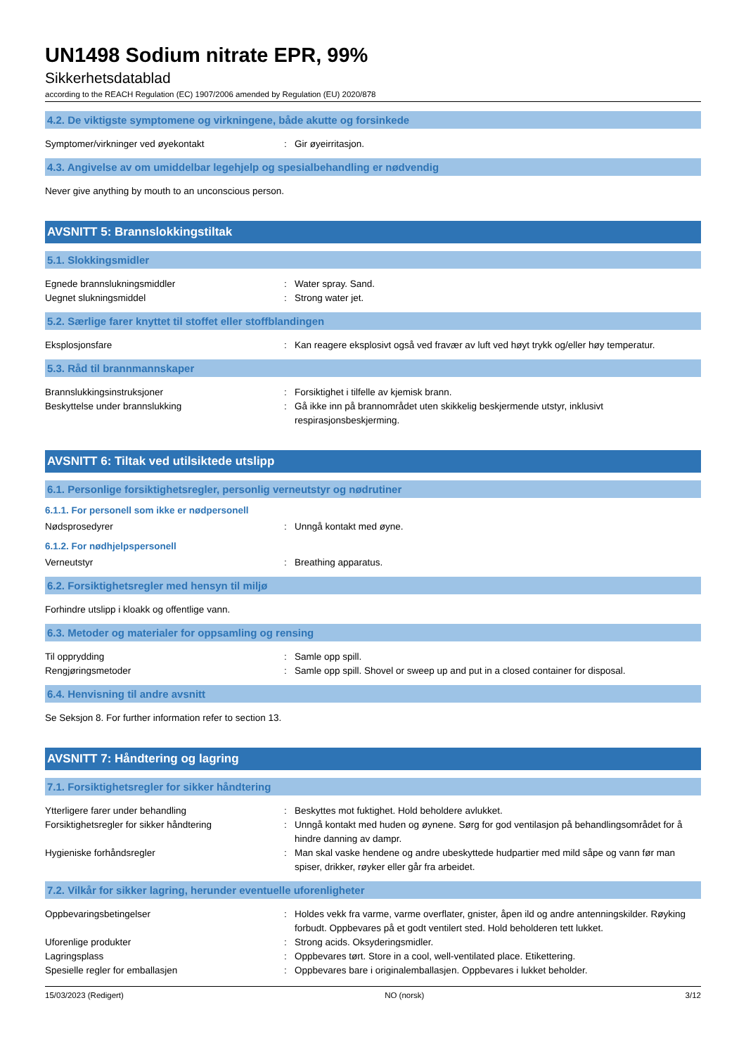UN1498 Sodium nitrate EPR, 99%
Sikkerhetsdatablad
according to the REACH Regulation (EC) 1907/2006 amended by Regulation (EU) 2020/878
4.2. De viktigste symptomene og virkningene, både akutte og forsinkede
Symptomer/virkninger ved øyekontakt : Gir øyeirritasjon.
4.3. Angivelse av om umiddelbar legehjelp og spesialbehandling er nødvendig
Never give anything by mouth to an unconscious person.
AVSNITT 5: Brannslokkingstiltak
5.1. Slokkingsmidler
Egnede brannslukningsmiddler : Water spray. Sand.
Uegnet slukningsmiddel : Strong water jet.
5.2. Særlige farer knyttet til stoffet eller stoffblandingen
Eksplosjonsfare : Kan reagere eksplosivt også ved fravær av luft ved høyt trykk og/eller høy temperatur.
5.3. Råd til brannmannskaper
Brannslukkingsinstruksjoner : Forsiktighet i tilfelle av kjemisk brann.
Beskyttelse under brannslukking : Gå ikke inn på brannområdet uten skikkelig beskjermende utstyr, inklusivt respirasjonsbeskjerming.
AVSNITT 6: Tiltak ved utilsiktede utslipp
6.1. Personlige forsiktighetsregler, personlig verneutstyr og nødrutiner
6.1.1. For personell som ikke er nødpersonell
Nødsprosedyrer : Unngå kontakt med øyne.
6.1.2. For nødhjelpspersonell
Verneutstyr : Breathing apparatus.
6.2. Forsiktighetsregler med hensyn til miljø
Forhindre utslipp i kloakk og offentlige vann.
6.3. Metoder og materialer for oppsamling og rensing
Til opprydding : Samle opp spill.
Rengjøringsmetoder : Samle opp spill. Shovel or sweep up and put in a closed container for disposal.
6.4. Henvisning til andre avsnitt
Se Seksjon 8. For further information refer to section 13.
AVSNITT 7: Håndtering og lagring
7.1. Forsiktighetsregler for sikker håndtering
Ytterligere farer under behandling : Beskyttes mot fuktighet. Hold beholdere avlukket.
Forsiktighetsregler for sikker håndtering : Unngå kontakt med huden og øynene. Sørg for god ventilasjon på behandlingsområdet for å hindre danning av dampr.
Hygieniske forhåndsregler : Man skal vaske hendene og andre ubeskyttede hudpartier med mild såpe og vann før man spiser, drikker, røyker eller går fra arbeidet.
7.2. Vilkår for sikker lagring, herunder eventuelle uforenligheter
Oppbevaringsbetingelser : Holdes vekk fra varme, varme overflater, gnister, åpen ild og andre antenningskilder. Røyking forbudt. Oppbevares på et godt ventilert sted. Hold beholderen tett lukket.
Uforenlige produkter : Strong acids. Oksyderingsmidler.
Lagringsplass : Oppbevares tørt. Store in a cool, well-ventilated place. Etikettering.
Spesielle regler for emballasjen : Oppbevares bare i originalemballasjen. Oppbevares i lukket beholder.
15/03/2023 (Redigert) NO (norsk) 3/12